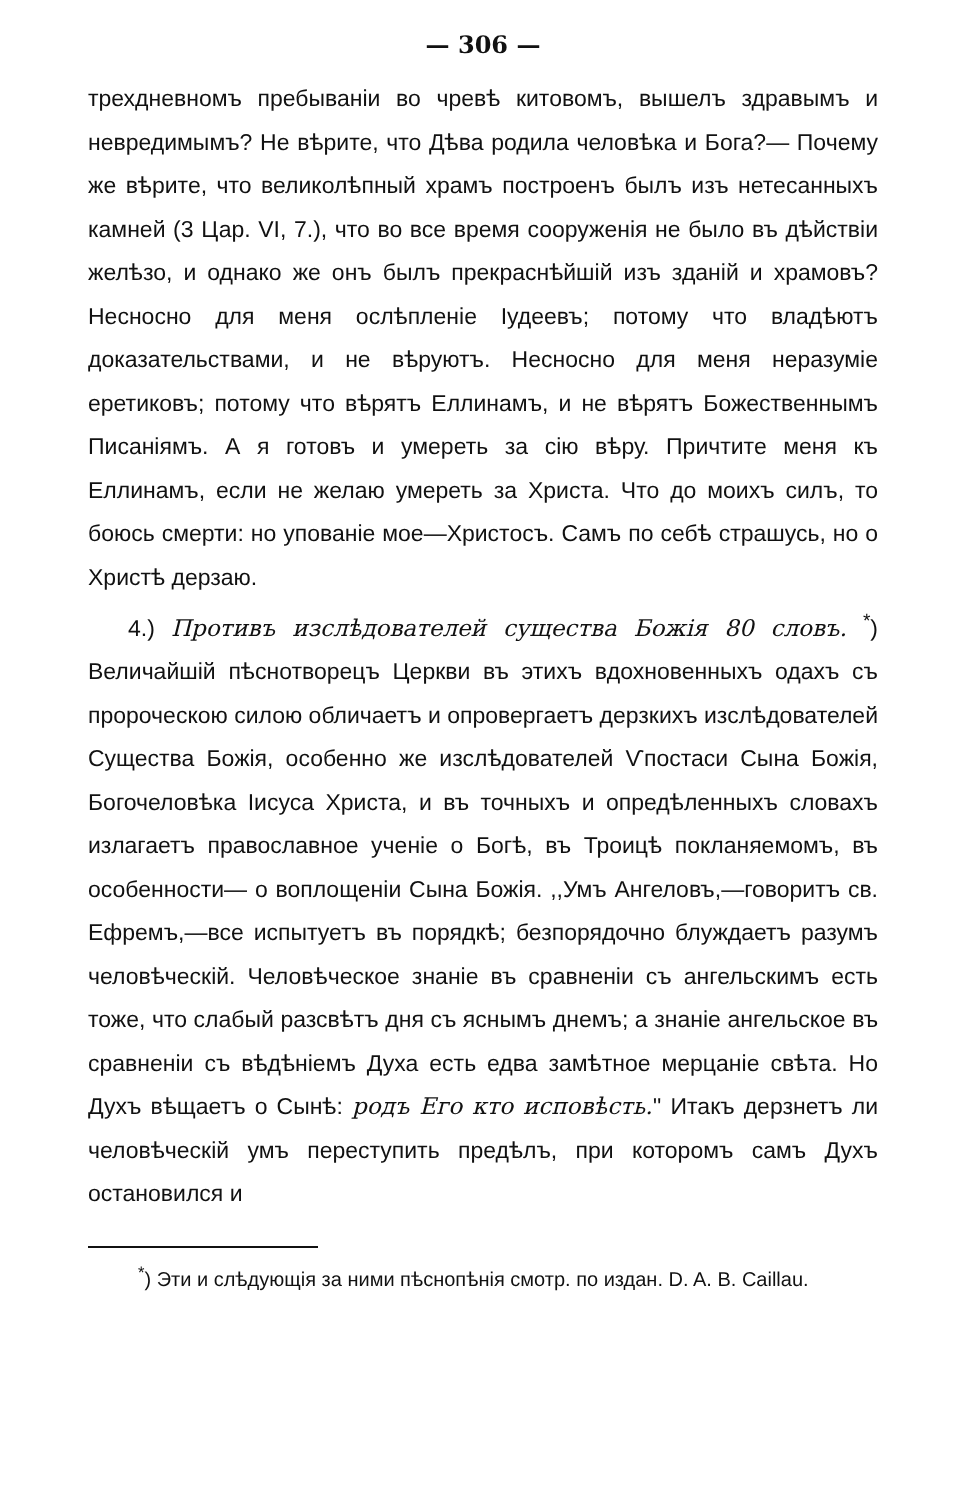— 306 —
трехдневномъ пребываніи во чревѣ китовомъ, вышелъ здравымъ и невредимымъ? Не вѣрите, что Дѣва родила человѣка и Бога?— Почему же вѣрите, что великолѣпный храмъ построенъ былъ изъ нетесанныхъ камней (3 Цар. VI, 7.), что во все время сооруженія не было въ дѣйствіи желѣзо, и однако же онъ былъ прекраснѣйшій изъ зданій и храмовъ? Несносно для меня ослѣпленіе Іудеевъ; потому что владѣютъ доказательствами, и не вѣруютъ. Несносно для меня неразуміе еретиковъ; потому что вѣрятъ Еллинамъ, и не вѣрятъ Божественнымъ Писаніямъ. А я готовъ и умереть за сію вѣру. Причтите меня къ Еллинамъ, если не желаю умереть за Христа. Что до моихъ силъ, то боюсь смерти: но упованіе мое—Христосъ. Самъ по себѣ страшусь, но о Христѣ дерзаю.
4.) Противъ изслѣдователей существа Божія 80 словъ. <sup>*</sup>) Величайшій пѣснотворецъ Церкви въ этихъ вдохновенныхъ одахъ съ пророческою силою обличаетъ и опровергаетъ дерзкихъ изслѣдователей Существа Божія, особенно же изслѣдователей Ѵпостаси Сына Божія, Богочеловѣка Іисуса Христа, и въ точныхъ и опредѣленныхъ словахъ излагаетъ православное ученіе о Богѣ, въ Троицѣ покланяемомъ, въ особенности— о воплощеніи Сына Божія. ,,Умъ Ангеловъ,—говоритъ св. Ефремъ,—все испытуетъ въ порядкѣ; безпорядочно блуждаетъ разумъ человѣческій. Человѣческое знаніе въ сравненіи съ ангельскимъ есть тоже, что слабый разсвѣтъ дня съ яснымъ днемъ; а знаніе ангельское въ сравненіи съ вѣдѣніемъ Духа есть едва замѣтное мерцаніе свѣта. Но Духъ вѣщаетъ о Сынѣ: родъ Его кто исповѣсть.'' Итакъ дерзнетъ ли человѣческій умъ переступить предѣлъ, при которомъ самъ Духъ остановился и
<sup>*</sup>) Эти и слѣдующія за ними пѣснопѣнія смотр. по издан. D. A. B. Caillau.